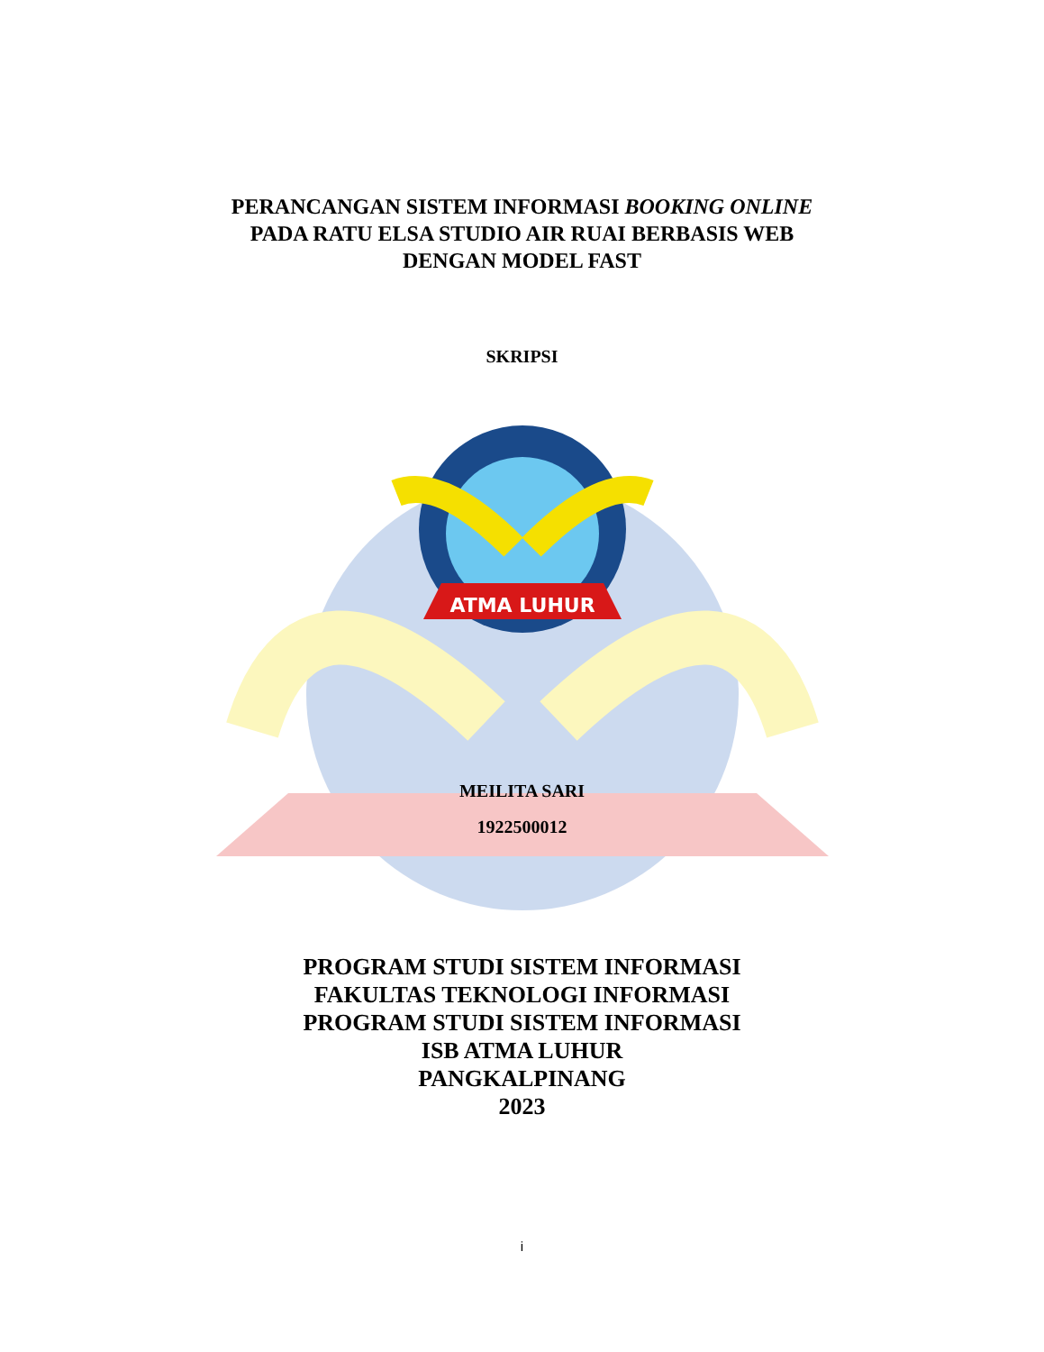PERANCANGAN SISTEM INFORMASI BOOKING ONLINE
PADA RATU ELSA STUDIO AIR RUAI BERBASIS WEB
DENGAN MODEL FAST
SKRIPSI
ATMA LUHUR
MEILITA SARI
1922500012
PROGRAM STUDI SISTEM INFORMASI
FAKULTAS TEKNOLOGI INFORMASI
PROGRAM STUDI SISTEM INFORMASI
ISB ATMA LUHUR
PANGKALPINANG
2023
i